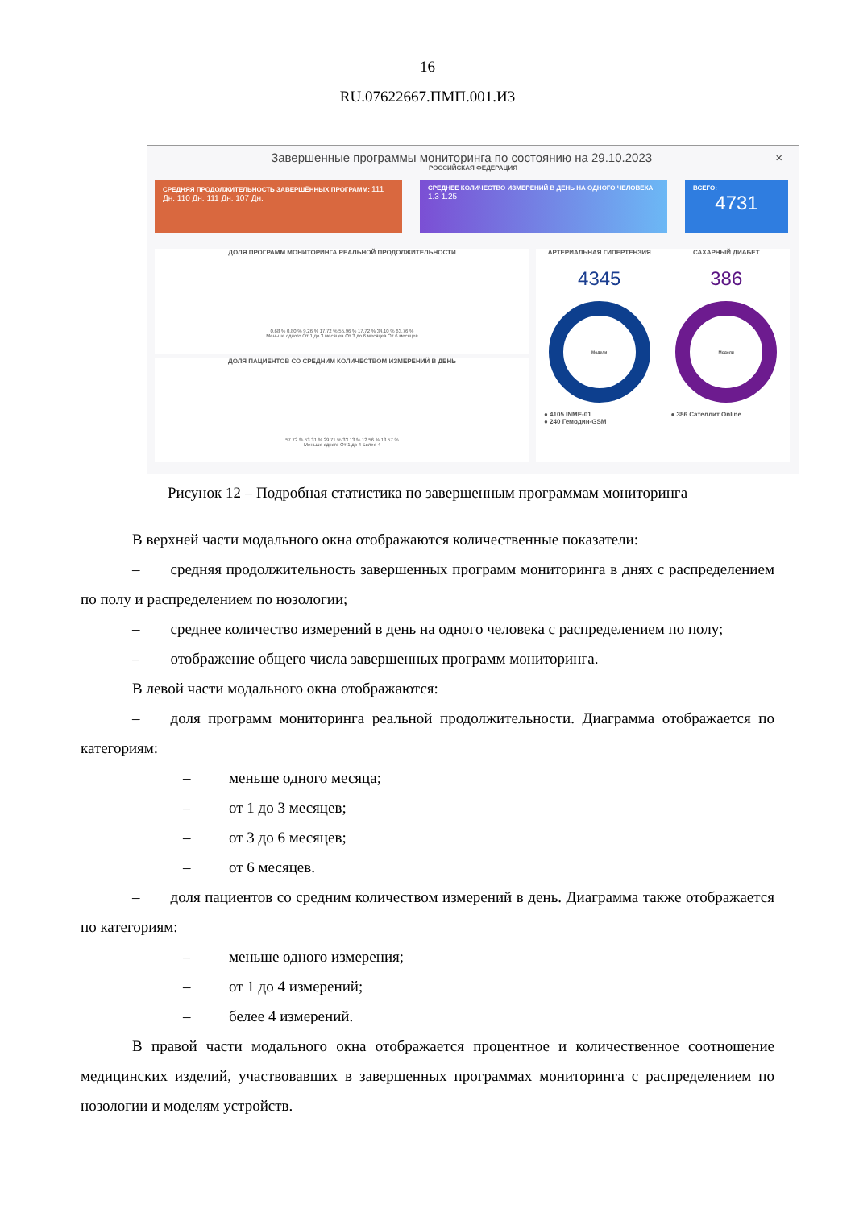16
RU.07622667.ПМП.001.И3
Завершенные программы мониторинга по состоянию на 29.10.2023 ×
РОССИЙСКАЯ ФЕДЕРАЦИЯ
СРЕДНЯЯ ПРОДОЛЖИТЕЛЬНОСТЬ ЗАВЕРШЁННЫХ ПРОГРАММ: 111 Дн. 110 Дн. 111 Дн. 107 Дн.
СРЕДНЕЕ КОЛИЧЕСТВО ИЗМЕРЕНИЙ В ДЕНЬ НА ОДНОГО ЧЕЛОВЕКА 1.3 1.25
ВСЕГО:
4731
ДОЛЯ ПРОГРАММ МОНИТОРИНГА РЕАЛЬНОЙ ПРОДОЛЖИТЕЛЬНОСТИ
0.68 % 0.80 % 9.26 % 17.72 % 55.96 % 17.72 % 34.10 % 63.76 %
Меньше одного От 1 до 3 месяцев От 3 до 6 месяцев От 6 месяцев
ДОЛЯ ПАЦИЕНТОВ СО СРЕДНИМ КОЛИЧЕСТВОМ ИЗМЕРЕНИЙ В ДЕНЬ
57.72 % 53.31 % 29.71 % 33.13 % 12.56 % 13.57 %
Меньше одного От 1 до 4 Более 4
АРТЕРИАЛЬНАЯ ГИПЕРТЕНЗИЯ
4345
Модели
● 4105 INME-01
● 240 Гемодин-GSM
САХАРНЫЙ ДИАБЕТ
386
Модели
● 386 Сателлит Online
Рисунок 12 – Подробная статистика по завершенным программам мониторинга
В верхней части модального окна отображаются количественные показатели:
–  средняя продолжительность завершенных программ мониторинга в днях с распределением по полу и распределением по нозологии;
–  среднее количество измерений в день на одного человека с распределением по полу;
–  отображение общего числа завершенных программ мониторинга.
В левой части модального окна отображаются:
–  доля программ мониторинга реальной продолжительности. Диаграмма отображается по категориям:
–   меньше одного месяца;
–   от 1 до 3 месяцев;
–   от 3 до 6 месяцев;
–   от 6 месяцев.
–  доля пациентов со средним количеством измерений в день. Диаграмма также отображается по категориям:
–   меньше одного измерения;
–   от 1 до 4 измерений;
–   белее 4 измерений.
В правой части модального окна отображается процентное и количественное соотношение медицинских изделий, участвовавших в завершенных программах мониторинга с распределением по нозологии и моделям устройств.